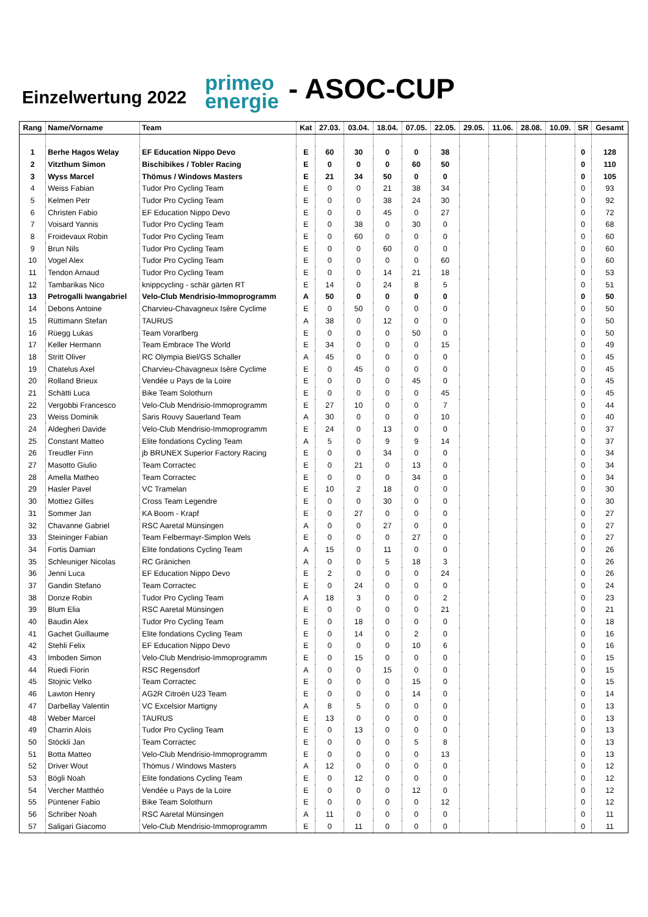Einzelwertung 2022
primeo
energie
- ASOC-CUP
| Rang | Name/Vorname | Team | Kat | 27.03. | 03.04. | 18.04. | 07.05. | 22.05. | 29.05. | 11.06. | 28.08. | 10.09. | SR | Gesamt |
| --- | --- | --- | --- | --- | --- | --- | --- | --- | --- | --- | --- | --- | --- | --- |
| 1 | Berhe Hagos Welay | EF Education Nippo Devo | E | 60 | 30 | 0 | 0 | 38 | | | | | 0 | 128 |
| 2 | Vitzthum Simon | Bischibikes / Tobler Racing | E | 0 | 0 | 0 | 60 | 50 | | | | | 0 | 110 |
| 3 | Wyss Marcel | Thömus / Windows Masters | E | 21 | 34 | 50 | 0 | 0 | | | | | 0 | 105 |
| 4 | Weiss Fabian | Tudor Pro Cycling Team | E | 0 | 0 | 21 | 38 | 34 | | | | | 0 | 93 |
| 5 | Kelmen Petr | Tudor Pro Cycling Team | E | 0 | 0 | 38 | 24 | 30 | | | | | 0 | 92 |
| 6 | Christen Fabio | EF Education Nippo Devo | E | 0 | 0 | 45 | 0 | 27 | | | | | 0 | 72 |
| 7 | Voisard Yannis | Tudor Pro Cycling Team | E | 0 | 38 | 0 | 30 | 0 | | | | | 0 | 68 |
| 8 | Froidevaux Robin | Tudor Pro Cycling Team | E | 0 | 60 | 0 | 0 | 0 | | | | | 0 | 60 |
| 9 | Brun Nils | Tudor Pro Cycling Team | E | 0 | 0 | 60 | 0 | 0 | | | | | 0 | 60 |
| 10 | Vogel Alex | Tudor Pro Cycling Team | E | 0 | 0 | 0 | 0 | 60 | | | | | 0 | 60 |
| 11 | Tendon Arnaud | Tudor Pro Cycling Team | E | 0 | 0 | 14 | 21 | 18 | | | | | 0 | 53 |
| 12 | Tambarikas Nico | knippcycling - schär gärten RT | E | 14 | 0 | 24 | 8 | 5 | | | | | 0 | 51 |
| 13 | Petrogalli Iwangabriel | Velo-Club Mendrisio-Immoprogramm | A | 50 | 0 | 0 | 0 | 0 | | | | | 0 | 50 |
| 14 | Debons Antoine | Charvieu-Chavagneux Isère Cyclime | E | 0 | 50 | 0 | 0 | 0 | | | | | 0 | 50 |
| 15 | Rüttimann Stefan | TAURUS | A | 38 | 0 | 12 | 0 | 0 | | | | | 0 | 50 |
| 16 | Rüegg Lukas | Team Vorarlberg | E | 0 | 0 | 0 | 50 | 0 | | | | | 0 | 50 |
| 17 | Keller Hermann | Team Embrace The World | E | 34 | 0 | 0 | 0 | 15 | | | | | 0 | 49 |
| 18 | Stritt Oliver | RC Olympia Biel/GS Schaller | A | 45 | 0 | 0 | 0 | 0 | | | | | 0 | 45 |
| 19 | Chatelus Axel | Charvieu-Chavagneux Isère Cyclime | E | 0 | 45 | 0 | 0 | 0 | | | | | 0 | 45 |
| 20 | Rolland Brieux | Vendée u Pays de la Loire | E | 0 | 0 | 0 | 45 | 0 | | | | | 0 | 45 |
| 21 | Schätti Luca | Bike Team Solothurn | E | 0 | 0 | 0 | 0 | 45 | | | | | 0 | 45 |
| 22 | Vergobbi Francesco | Velo-Club Mendrisio-Immoprogramm | E | 27 | 10 | 0 | 0 | 7 | | | | | 0 | 44 |
| 23 | Weiss Dominik | Saris Rouvy Sauerland Team | A | 30 | 0 | 0 | 0 | 10 | | | | | 0 | 40 |
| 24 | Aldegheri Davide | Velo-Club Mendrisio-Immoprogramm | E | 24 | 0 | 13 | 0 | 0 | | | | | 0 | 37 |
| 25 | Constant Matteo | Elite fondations Cycling Team | A | 5 | 0 | 9 | 9 | 14 | | | | | 0 | 37 |
| 26 | Treudler Finn | jb BRUNEX Superior Factory Racing | E | 0 | 0 | 34 | 0 | 0 | | | | | 0 | 34 |
| 27 | Masotto Giulio | Team Corractec | E | 0 | 21 | 0 | 13 | 0 | | | | | 0 | 34 |
| 28 | Amella Matheo | Team Corractec | E | 0 | 0 | 0 | 34 | 0 | | | | | 0 | 34 |
| 29 | Hasler Pavel | VC Tramelan | E | 10 | 2 | 18 | 0 | 0 | | | | | 0 | 30 |
| 30 | Mottiez Gilles | Cross Team Legendre | E | 0 | 0 | 30 | 0 | 0 | | | | | 0 | 30 |
| 31 | Sommer Jan | KA Boom - Krapf | E | 0 | 27 | 0 | 0 | 0 | | | | | 0 | 27 |
| 32 | Chavanne Gabriel | RSC Aaretal Münsingen | A | 0 | 0 | 27 | 0 | 0 | | | | | 0 | 27 |
| 33 | Steininger Fabian | Team Felbermayr-Simplon Wels | E | 0 | 0 | 0 | 27 | 0 | | | | | 0 | 27 |
| 34 | Fortis Damian | Elite fondations Cycling Team | A | 15 | 0 | 11 | 0 | 0 | | | | | 0 | 26 |
| 35 | Schleuniger Nicolas | RC Gränichen | A | 0 | 0 | 5 | 18 | 3 | | | | | 0 | 26 |
| 36 | Jenni Luca | EF Education Nippo Devo | E | 2 | 0 | 0 | 0 | 24 | | | | | 0 | 26 |
| 37 | Gandin Stefano | Team Corractec | E | 0 | 24 | 0 | 0 | 0 | | | | | 0 | 24 |
| 38 | Donze Robin | Tudor Pro Cycling Team | A | 18 | 3 | 0 | 0 | 2 | | | | | 0 | 23 |
| 39 | Blum Elia | RSC Aaretal Münsingen | E | 0 | 0 | 0 | 0 | 21 | | | | | 0 | 21 |
| 40 | Baudin Alex | Tudor Pro Cycling Team | E | 0 | 18 | 0 | 0 | 0 | | | | | 0 | 18 |
| 41 | Gachet Guillaume | Elite fondations Cycling Team | E | 0 | 14 | 0 | 2 | 0 | | | | | 0 | 16 |
| 42 | Stehli Felix | EF Education Nippo Devo | E | 0 | 0 | 0 | 10 | 6 | | | | | 0 | 16 |
| 43 | Imboden Simon | Velo-Club Mendrisio-Immoprogramm | E | 0 | 15 | 0 | 0 | 0 | | | | | 0 | 15 |
| 44 | Ruedi Fiorin | RSC Regensdorf | A | 0 | 0 | 15 | 0 | 0 | | | | | 0 | 15 |
| 45 | Stojnic Velko | Team Corractec | E | 0 | 0 | 0 | 15 | 0 | | | | | 0 | 15 |
| 46 | Lawton Henry | AG2R Citroën U23 Team | E | 0 | 0 | 0 | 14 | 0 | | | | | 0 | 14 |
| 47 | Darbellay Valentin | VC Excelsior Martigny | A | 8 | 5 | 0 | 0 | 0 | | | | | 0 | 13 |
| 48 | Weber Marcel | TAURUS | E | 13 | 0 | 0 | 0 | 0 | | | | | 0 | 13 |
| 49 | Charrin Alois | Tudor Pro Cycling Team | E | 0 | 13 | 0 | 0 | 0 | | | | | 0 | 13 |
| 50 | Stöckli Jan | Team Corractec | E | 0 | 0 | 0 | 5 | 8 | | | | | 0 | 13 |
| 51 | Botta Matteo | Velo-Club Mendrisio-Immoprogramm | E | 0 | 0 | 0 | 0 | 13 | | | | | 0 | 13 |
| 52 | Driver Wout | Thömus / Windows Masters | A | 12 | 0 | 0 | 0 | 0 | | | | | 0 | 12 |
| 53 | Bögli Noah | Elite fondations Cycling Team | E | 0 | 12 | 0 | 0 | 0 | | | | | 0 | 12 |
| 54 | Vercher Matthéo | Vendée u Pays de la Loire | E | 0 | 0 | 0 | 12 | 0 | | | | | 0 | 12 |
| 55 | Püntener Fabio | Bike Team Solothurn | E | 0 | 0 | 0 | 0 | 12 | | | | | 0 | 12 |
| 56 | Schriber Noah | RSC Aaretal Münsingen | A | 11 | 0 | 0 | 0 | 0 | | | | | 0 | 11 |
| 57 | Saligari Giacomo | Velo-Club Mendrisio-Immoprogramm | E | 0 | 11 | 0 | 0 | 0 | | | | | 0 | 11 |